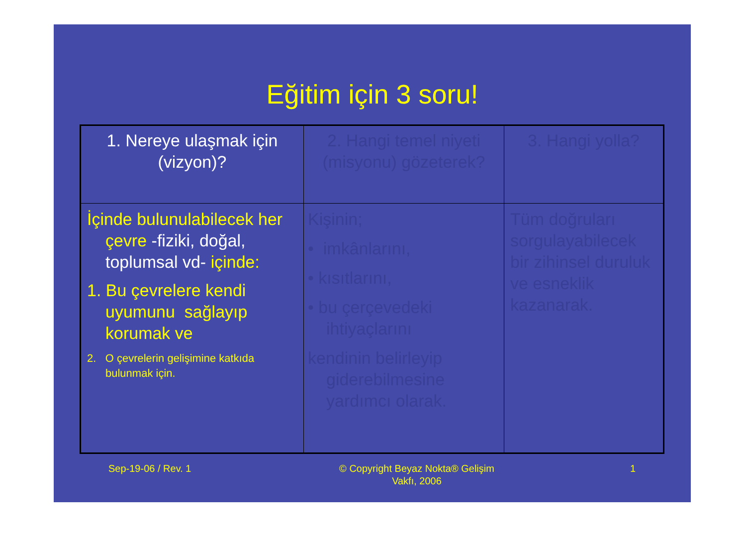Eğitim için 3 soru!
| 1. Nereye ulaşmak için (vizyon)? | 2. Hangi temel niyeti (misyonu) gözeterek? | 3. Hangi yolla? |
| İçinde bulunulabilecek her çevre -fiziki, doğal, toplumsal vd- içinde: 1. Bu çevrelere kendi uyumunu sağlayıp korumak ve 2. O çevrelerin gelişimine katkıda bulunmak için. | Kişinin; • imkânlarını, • kısıtlarını, • bu çerçevedeki ihtiyaçlarını kendinin belirleyip giderebilmesine yardımcı olarak. | Tüm doğruları sorgulayabilecek bir zihinsel duruluk ve esneklik kazanarak. |
Sep-19-06 / Rev. 1 © Copyright Beyaz Nokta® Gelişim Vakfı, 2006
1